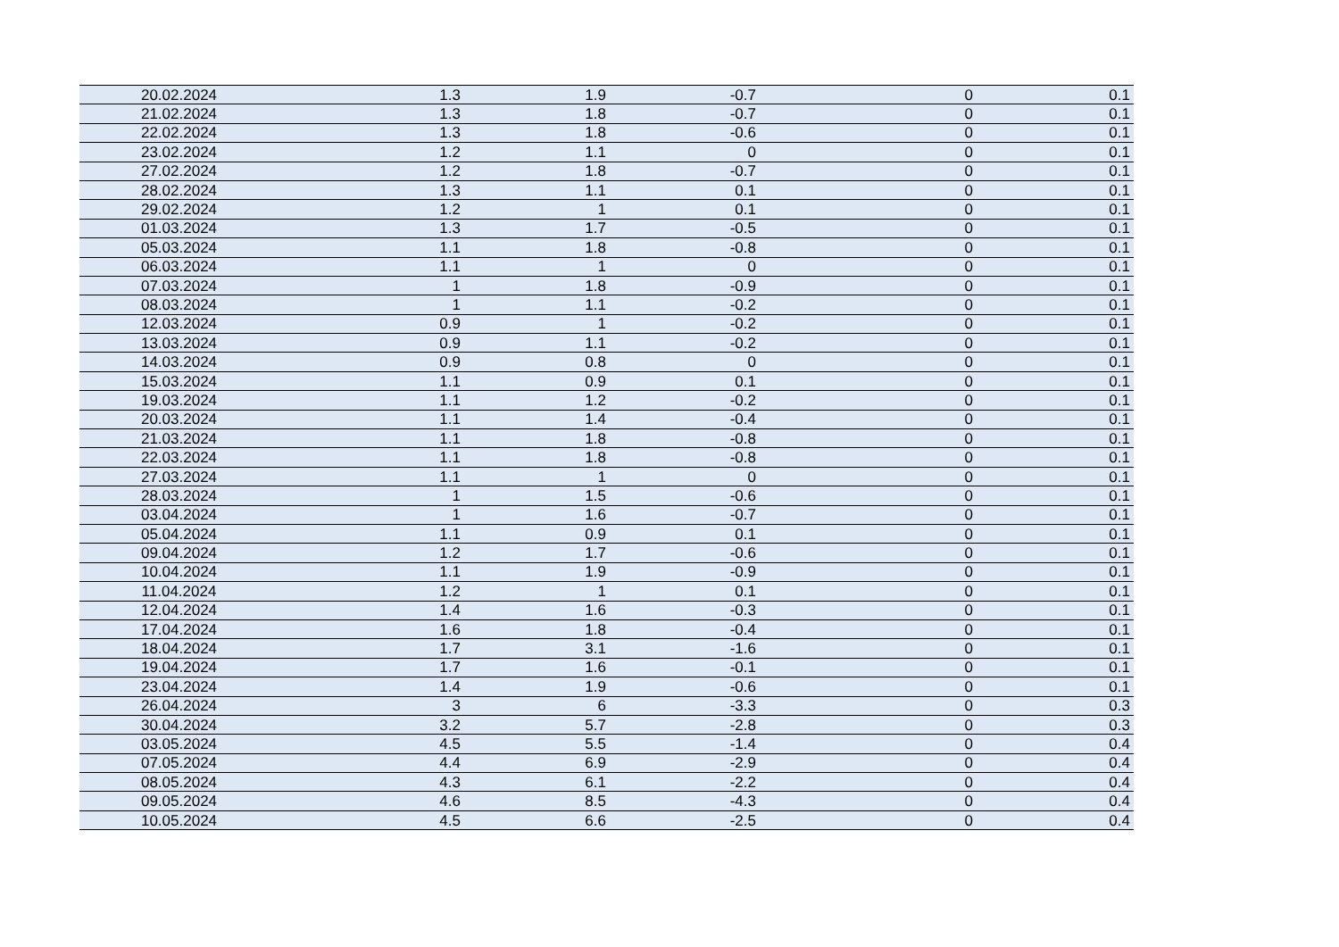| 20.02.2024 | 1.3 | 1.9 | -0.7 | 0 | 0.1 |
| 21.02.2024 | 1.3 | 1.8 | -0.7 | 0 | 0.1 |
| 22.02.2024 | 1.3 | 1.8 | -0.6 | 0 | 0.1 |
| 23.02.2024 | 1.2 | 1.1 | 0 | 0 | 0.1 |
| 27.02.2024 | 1.2 | 1.8 | -0.7 | 0 | 0.1 |
| 28.02.2024 | 1.3 | 1.1 | 0.1 | 0 | 0.1 |
| 29.02.2024 | 1.2 | 1 | 0.1 | 0 | 0.1 |
| 01.03.2024 | 1.3 | 1.7 | -0.5 | 0 | 0.1 |
| 05.03.2024 | 1.1 | 1.8 | -0.8 | 0 | 0.1 |
| 06.03.2024 | 1.1 | 1 | 0 | 0 | 0.1 |
| 07.03.2024 | 1 | 1.8 | -0.9 | 0 | 0.1 |
| 08.03.2024 | 1 | 1.1 | -0.2 | 0 | 0.1 |
| 12.03.2024 | 0.9 | 1 | -0.2 | 0 | 0.1 |
| 13.03.2024 | 0.9 | 1.1 | -0.2 | 0 | 0.1 |
| 14.03.2024 | 0.9 | 0.8 | 0 | 0 | 0.1 |
| 15.03.2024 | 1.1 | 0.9 | 0.1 | 0 | 0.1 |
| 19.03.2024 | 1.1 | 1.2 | -0.2 | 0 | 0.1 |
| 20.03.2024 | 1.1 | 1.4 | -0.4 | 0 | 0.1 |
| 21.03.2024 | 1.1 | 1.8 | -0.8 | 0 | 0.1 |
| 22.03.2024 | 1.1 | 1.8 | -0.8 | 0 | 0.1 |
| 27.03.2024 | 1.1 | 1 | 0 | 0 | 0.1 |
| 28.03.2024 | 1 | 1.5 | -0.6 | 0 | 0.1 |
| 03.04.2024 | 1 | 1.6 | -0.7 | 0 | 0.1 |
| 05.04.2024 | 1.1 | 0.9 | 0.1 | 0 | 0.1 |
| 09.04.2024 | 1.2 | 1.7 | -0.6 | 0 | 0.1 |
| 10.04.2024 | 1.1 | 1.9 | -0.9 | 0 | 0.1 |
| 11.04.2024 | 1.2 | 1 | 0.1 | 0 | 0.1 |
| 12.04.2024 | 1.4 | 1.6 | -0.3 | 0 | 0.1 |
| 17.04.2024 | 1.6 | 1.8 | -0.4 | 0 | 0.1 |
| 18.04.2024 | 1.7 | 3.1 | -1.6 | 0 | 0.1 |
| 19.04.2024 | 1.7 | 1.6 | -0.1 | 0 | 0.1 |
| 23.04.2024 | 1.4 | 1.9 | -0.6 | 0 | 0.1 |
| 26.04.2024 | 3 | 6 | -3.3 | 0 | 0.3 |
| 30.04.2024 | 3.2 | 5.7 | -2.8 | 0 | 0.3 |
| 03.05.2024 | 4.5 | 5.5 | -1.4 | 0 | 0.4 |
| 07.05.2024 | 4.4 | 6.9 | -2.9 | 0 | 0.4 |
| 08.05.2024 | 4.3 | 6.1 | -2.2 | 0 | 0.4 |
| 09.05.2024 | 4.6 | 8.5 | -4.3 | 0 | 0.4 |
| 10.05.2024 | 4.5 | 6.6 | -2.5 | 0 | 0.4 |